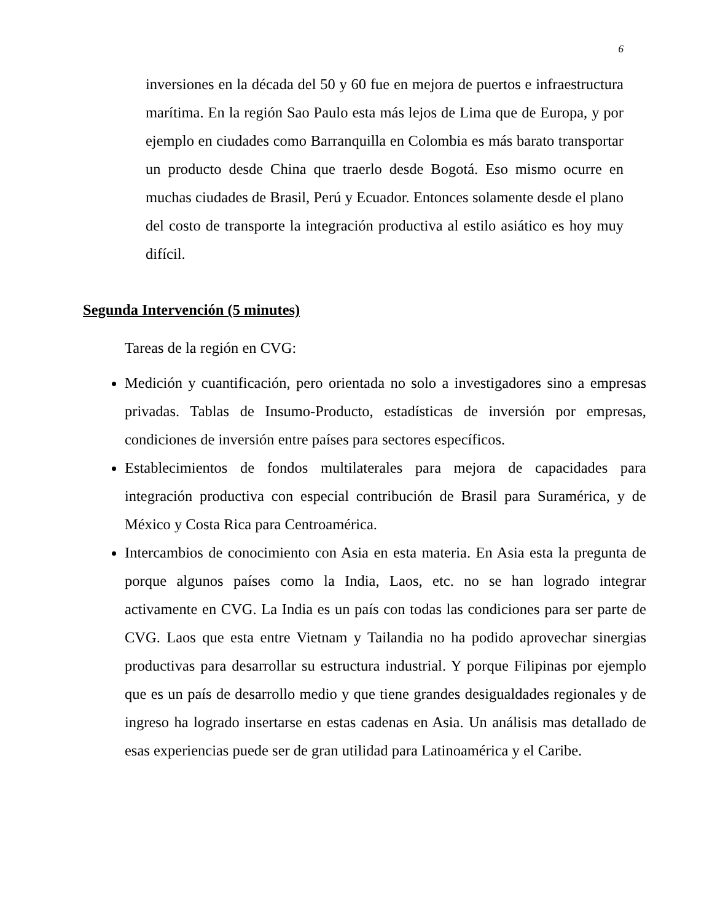6
inversiones en la década del 50 y 60 fue en mejora de puertos e infraestructura marítima. En la región Sao Paulo esta más lejos de Lima que de Europa, y por ejemplo en ciudades como Barranquilla en Colombia es más barato transportar un producto desde China que traerlo desde Bogotá. Eso mismo ocurre en muchas ciudades de Brasil, Perú y Ecuador. Entonces solamente desde el plano del costo de transporte la integración productiva al estilo asiático es hoy muy difícil.
Segunda Intervención (5 minutes)
Tareas de la región en CVG:
Medición y cuantificación, pero orientada no solo a investigadores sino a empresas privadas. Tablas de Insumo-Producto, estadísticas de inversión por empresas, condiciones de inversión entre países para sectores específicos.
Establecimientos de fondos multilaterales para mejora de capacidades para integración productiva con especial contribución de Brasil para Suramérica, y de México y Costa Rica para Centroamérica.
Intercambios de conocimiento con Asia en esta materia. En Asia esta la pregunta de porque algunos países como la India, Laos, etc. no se han logrado integrar activamente en CVG. La India es un país con todas las condiciones para ser parte de CVG. Laos que esta entre Vietnam y Tailandia no ha podido aprovechar sinergias productivas para desarrollar su estructura industrial. Y porque Filipinas por ejemplo que es un país de desarrollo medio y que tiene grandes desigualdades regionales y de ingreso ha logrado insertarse en estas cadenas en Asia. Un análisis mas detallado de esas experiencias puede ser de gran utilidad para Latinoamérica y el Caribe.